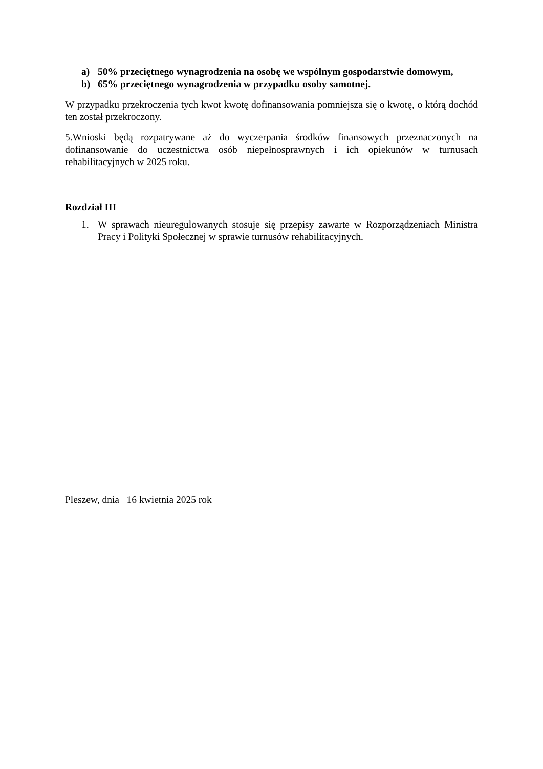a) 50% przeciętnego wynagrodzenia na osobę we wspólnym gospodarstwie domowym,
b) 65% przeciętnego wynagrodzenia w przypadku osoby samotnej.
W przypadku przekroczenia tych kwot kwotę dofinansowania pomniejsza się o kwotę, o którą dochód ten został przekroczony.
5.Wnioski będą rozpatrywane aż do wyczerpania środków finansowych przeznaczonych na dofinansowanie do uczestnictwa osób niepełnosprawnych i ich opiekunów w turnusach rehabilitacyjnych w 2025 roku.
Rozdział III
1. W sprawach nieuregulowanych stosuje się przepisy zawarte w Rozporządzeniach Ministra Pracy i Polityki Społecznej w sprawie turnusów rehabilitacyjnych.
Pleszew, dnia 16 kwietnia 2025 rok